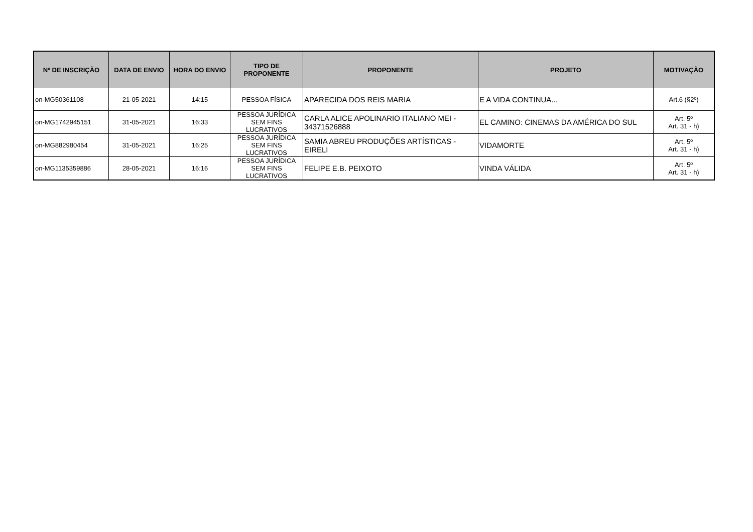| Nº DE INSCRIÇÃO | DATA DE ENVIO | HORA DO ENVIO | TIPO DE PROPONENTE | PROPONENTE | PROJETO | MOTIVAÇÃO |
| --- | --- | --- | --- | --- | --- | --- |
| on-MG50361108 | 21-05-2021 | 14:15 | PESSOA FÍSICA | APARECIDA DOS REIS MARIA | E A VIDA CONTINUA... | Art.6 (§2º) |
| on-MG1742945151 | 31-05-2021 | 16:33 | PESSOA JURÍDICA SEM FINS LUCRATIVOS | CARLA ALICE APOLINARIO ITALIANO MEI - 34371526888 | EL CAMINO: CINEMAS DA AMÉRICA DO SUL | Art. 5º Art. 31 - h) |
| on-MG882980454 | 31-05-2021 | 16:25 | PESSOA JURÍDICA SEM FINS LUCRATIVOS | SAMIA ABREU PRODUÇÕES ARTÍSTICAS - EIRELI | VIDAMORTE | Art. 5º Art. 31 - h) |
| on-MG1135359886 | 28-05-2021 | 16:16 | PESSOA JURÍDICA SEM FINS LUCRATIVOS | FELIPE E.B. PEIXOTO | VINDA VÁLIDA | Art. 5º Art. 31 - h) |